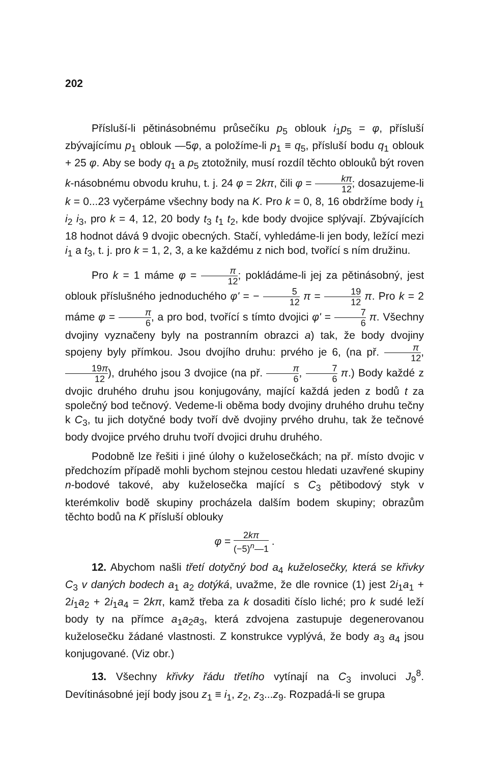202
Přísluší-li pětinásobnému průsečíku p<sub>5</sub> oblouk i<sub>1</sub>p<sub>5</sub> = φ, přísluší zbývajícímu p<sub>1</sub> oblouk —5φ, a položíme-li p<sub>1</sub> ≡ q<sub>5</sub>, přísluší bodu q<sub>1</sub> oblouk + 25 φ. Aby se body q<sub>1</sub> a p<sub>5</sub> ztotožnily, musí rozdíl těchto oblouků být roven k-násobnému obvodu kruhu, t. j. 24 φ = 2kπ, čili φ = kπ 12; dosazujeme-li k = 0...23 vyčerpáme všechny body na K. Pro k = 0, 8, 16 obdržíme body i<sub>1</sub> i<sub>2</sub> i<sub>3</sub>, pro k = 4, 12, 20 body t<sub>3</sub> t<sub>1</sub> t<sub>2</sub>, kde body dvojice splývají. Zbývajících 18 hodnot dává 9 dvojic obecných. Stačí, vyhledáme-li jen body, ležící mezi i<sub>1</sub> a t<sub>3</sub>, t. j. pro k = 1, 2, 3, a ke každému z nich bod, tvořící s ním družinu.
Pro k = 1 máme φ = π 12; pokládáme-li jej za pětinásobný, jest oblouk příslušného jednoduchého φ' = − 5 12 π = 19 12 π. Pro k = 2 máme φ = π 6, a pro bod, tvořící s tímto dvojici φ' = 7 6 π. Všechny dvojiny vyznačeny byly na postranním obrazci a) tak, že body dvojiny spojeny byly přímkou. Jsou dvojího druhu: prvého je 6, (na př. π 12, 19π 12), druhého jsou 3 dvojice (na př. π 6, 7 6 π.) Body každé z dvojic druhého druhu jsou konjugovány, mající každá jeden z bodů t za společný bod tečnový. Vedeme-li oběma body dvojiny druhého druhu tečny k C<sub>3</sub>, tu jich dotyčné body tvoří dvě dvojiny prvého druhu, tak že tečnové body dvojice prvého druhu tvoří dvojici druhu druhého.
Podobně lze řešiti i jiné úlohy o kuželosečkách; na př. místo dvojic v předchozím případě mohli bychom stejnou cestou hledati uzavřené skupiny n-bodové takové, aby kuželosečka mající s C<sub>3</sub> pětibodový styk v kterémkoliv bodě skupiny procházela dalším bodem skupiny; obrazům těchto bodů na K přísluší oblouky
φ = 2kπ (−5)<sup>n</sup>—1 .
12. Abychom našli třetí dotyčný bod a<sub>4</sub> kuželosečky, která se křivky C<sub>3</sub> v daných bodech a<sub>1</sub> a<sub>2</sub> dotýká, uvažme, že dle rovnice (1) jest 2i<sub>1</sub>a<sub>1</sub> + 2i<sub>1</sub>a<sub>2</sub> + 2i<sub>1</sub>a<sub>4</sub> = 2kπ, kamž třeba za k dosaditi číslo liché; pro k sudé leží body ty na přímce a<sub>1</sub>a<sub>2</sub>a<sub>3</sub>, která zdvojena zastupuje degenerovanou kuželosečku žádané vlastnosti. Z konstrukce vyplývá, že body a<sub>3</sub> a<sub>4</sub> jsou konjugované. (Viz obr.)
13. Všechny křivky řádu třetího vytínají na C<sub>3</sub> involuci J<sub>9</sub><sup>8</sup>. Devítinásobné její body jsou z<sub>1</sub> ≡ i<sub>1</sub>, z<sub>2</sub>, z<sub>3</sub>...z<sub>9</sub>. Rozpadá-li se grupa